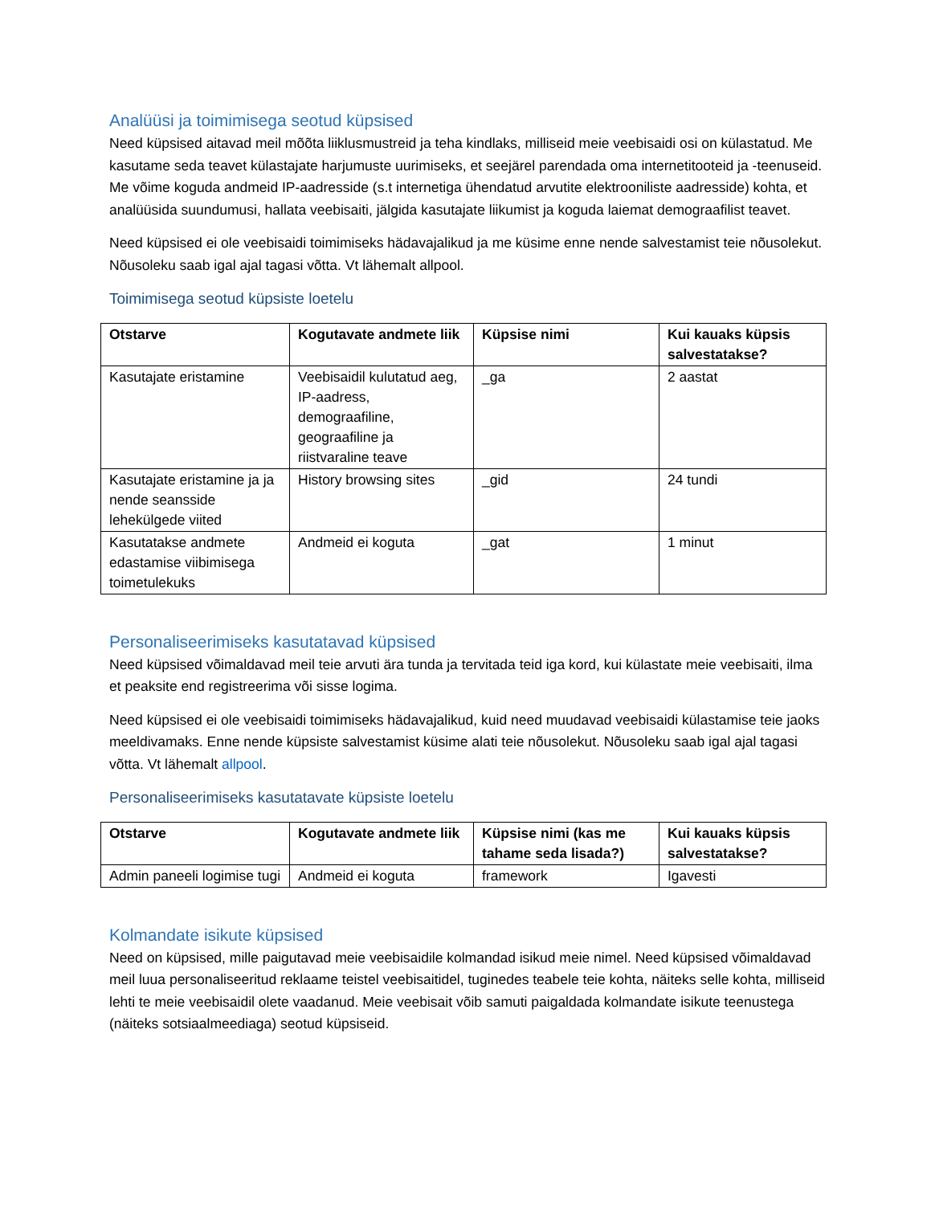Analüüsi ja toimimisega seotud küpsised
Need küpsised aitavad meil mõõta liiklusmustreid ja teha kindlaks, milliseid meie veebisaidi osi on külastatud. Me kasutame seda teavet külastajate harjumuste uurimiseks, et seejärel parendada oma internetitooteid ja -teenuseid. Me võime koguda andmeid IP-aadresside (s.t internetiga ühendatud arvutite elektrooniliste aadresside) kohta, et analüüsida suundumusi, hallata veebisaiti, jälgida kasutajate liikumist ja koguda laiemat demograafilist teavet.
Need küpsised ei ole veebisaidi toimimiseks hädavajalikud ja me küsime enne nende salvestamist teie nõusolekut. Nõusoleku saab igal ajal tagasi võtta. Vt lähemalt allpool.
Toimimisega seotud küpsiste loetelu
| Otstarve | Kogutavate andmete liik | Küpsise nimi | Kui kauaks küpsis salvestatakse? |
| --- | --- | --- | --- |
| Kasutajate eristamine | Veebisaidil kulutatud aeg, IP-aadress, demograafiline, geograafiline ja riistvaraline teave | _ga | 2 aastat |
| Kasutajate eristamine ja ja nende seansside lehekülgede viited | History browsing sites | _gid | 24 tundi |
| Kasutatakse andmete edastamise viibimisega toimetulekuks | Andmeid ei koguta | _gat | 1 minut |
Personaliseerimiseks kasutatavad küpsised
Need küpsised võimaldavad meil teie arvuti ära tunda ja tervitada teid iga kord, kui külastate meie veebisaiti, ilma et peaksite end registreerima või sisse logima.
Need küpsised ei ole veebisaidi toimimiseks hädavajalikud, kuid need muudavad veebisaidi külastamise teie jaoks meeldivamaks. Enne nende küpsiste salvestamist küsime alati teie nõusolekut. Nõusoleku saab igal ajal tagasi võtta. Vt lähemalt allpool.
Personaliseerimiseks kasutatavate küpsiste loetelu
| Otstarve | Kogutavate andmete liik | Küpsise nimi (kas me tahame seda lisada?) | Kui kauaks küpsis salvestatakse? |
| --- | --- | --- | --- |
| Admin paneeli logimise tugi | Andmeid ei koguta | framework | Igavesti |
Kolmandate isikute küpsised
Need on küpsised, mille paigutavad meie veebisaidile kolmandad isikud meie nimel. Need küpsised võimaldavad meil luua personaliseeritud reklaame teistel veebisaitidel, tuginedes teabele teie kohta, näiteks selle kohta, milliseid lehti te meie veebisaidil olete vaadanud. Meie veebisait võib samuti paigaldada kolmandate isikute teenustega (näiteks sotsiaalmeediaga) seotud küpsiseid.